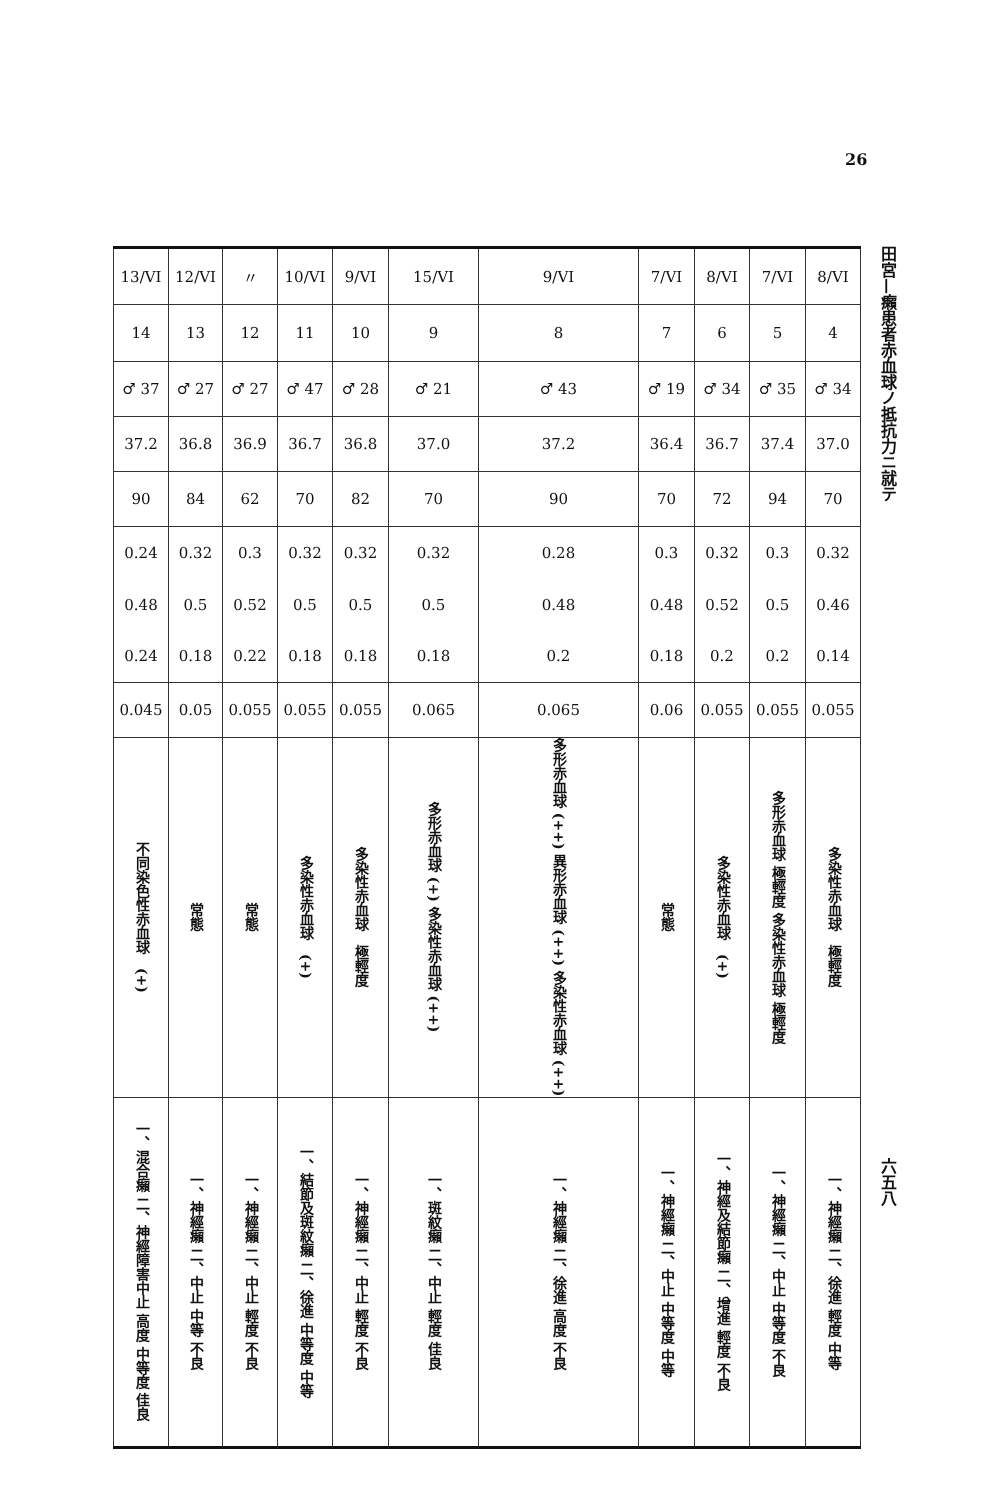26
| 13/VI | 12/VI | 〃 | 10/VI | 9/VI | 15/VI | 9/VI | 7/VI | 8/VI | 7/VI | 8/VI |
| 14 | 13 | 12 | 11 | 10 | 9 | 8 | 7 | 6 | 5 | 4 |
| ♂ 37 | ♂ 27 | ♂ 27 | ♂ 47 | ♂ 28 | ♂ 21 | ♂ 43 | ♂ 19 | ♂ 34 | ♂ 35 | ♂ 34 |
| 37.2 | 36.8 | 36.9 | 36.7 | 36.8 | 37.0 | 37.2 | 36.4 | 36.7 | 37.4 | 37.0 |
| 90 | 84 | 62 | 70 | 82 | 70 | 90 | 70 | 72 | 94 | 70 |
| 0.24 | 0.32 | 0.3 | 0.32 | 0.32 | 0.32 | 0.28 | 0.3 | 0.32 | 0.3 | 0.32 |
| 0.48 | 0.5 | 0.52 | 0.5 | 0.5 | 0.5 | 0.48 | 0.48 | 0.52 | 0.5 | 0.46 |
| 0.24 | 0.18 | 0.22 | 0.18 | 0.18 | 0.18 | 0.2 | 0.18 | 0.2 | 0.2 | 0.14 |
| 0.045 | 0.05 | 0.055 | 0.055 | 0.055 | 0.065 | 0.065 | 0.06 | 0.055 | 0.055 | 0.055 |
| 不同染色性赤血球 (+) | 常態 | 常態 | 多染性赤血球 (+) | 多染性赤血球 極輕度 | 多形赤血球 (+) 多染性赤血球 (++) | 多形赤血球 (++) 異形赤血球 (++) 多染性赤血球 (++) | 常態 | 多染性赤血球 (+) | 多形赤血球 極輕度 多染性赤血球 極輕度 | 多染性赤血球 極輕度 |
| 一、混合癩 二、神經障害中止 高度 中等度 佳良 | 一、神經癩 二、中止 中等 不良 | 一、神經癩 二、中止 輕度 不良 | 一、結節及斑紋癩 二、徐進 中等度 中等 | 一、神經癩 二、中止 輕度 不良 | 一、斑紋癩 二、中止 輕度 佳良 | 一、神經癩 二、徐進 高度 不良 | 一、神經癩 二、中止 中等度 中等 | 一、神經及結節癩 二、增進 輕度 不良 | 一、神經癩 二、中止 中等度 不良 | 一、神經癩 二、徐進 輕度 中等 |
田宮—癩患者赤血球ノ抵抗力ニ就テ
六五八